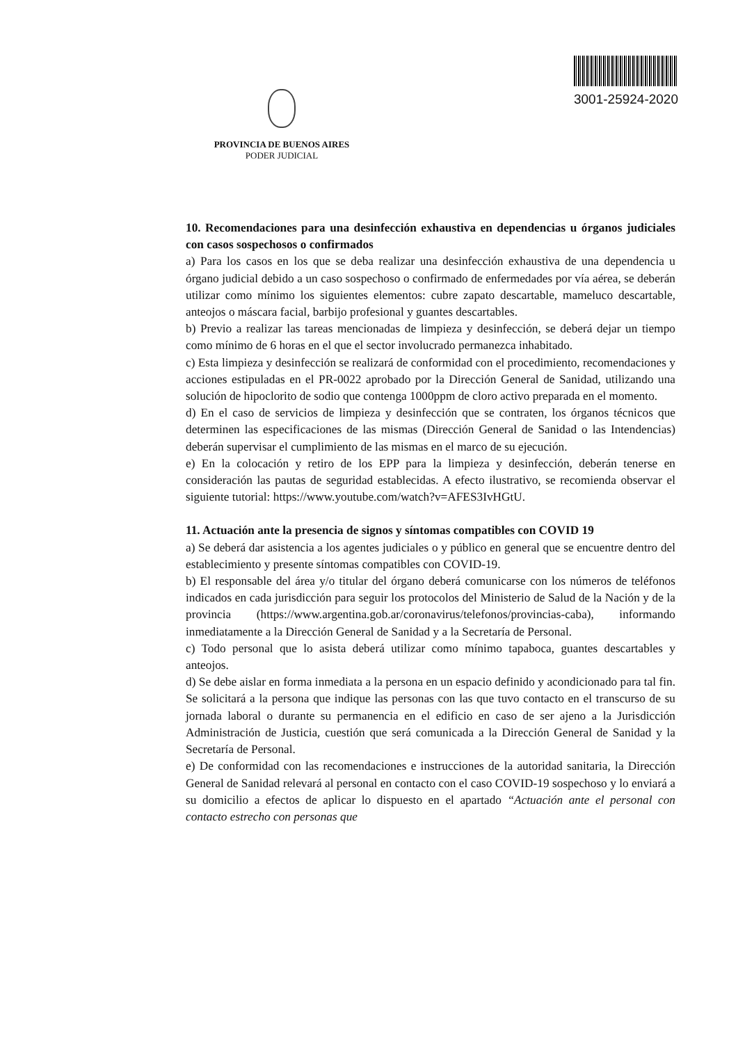3001-25924-2020
PROVINCIA DE BUENOS AIRES
PODER JUDICIAL
10. Recomendaciones para una desinfección exhaustiva en dependencias u órganos judiciales con casos sospechosos o confirmados
a) Para los casos en los que se deba realizar una desinfección exhaustiva de una dependencia u órgano judicial debido a un caso sospechoso o confirmado de enfermedades por vía aérea, se deberán utilizar como mínimo los siguientes elementos: cubre zapato descartable, mameluco descartable, anteojos o máscara facial, barbijo profesional y guantes descartables.
b) Previo a realizar las tareas mencionadas de limpieza y desinfección, se deberá dejar un tiempo como mínimo de 6 horas en el que el sector involucrado permanezca inhabitado.
c) Esta limpieza y desinfección se realizará de conformidad con el procedimiento, recomendaciones y acciones estipuladas en el PR-0022 aprobado por la Dirección General de Sanidad, utilizando una solución de hipoclorito de sodio que contenga 1000ppm de cloro activo preparada en el momento.
d) En el caso de servicios de limpieza y desinfección que se contraten, los órganos técnicos que determinen las especificaciones de las mismas (Dirección General de Sanidad o las Intendencias) deberán supervisar el cumplimiento de las mismas en el marco de su ejecución.
e) En la colocación y retiro de los EPP para la limpieza y desinfección, deberán tenerse en consideración las pautas de seguridad establecidas. A efecto ilustrativo, se recomienda observar el siguiente tutorial: https://www.youtube.com/watch?v=AFES3IvHGtU.
11. Actuación ante la presencia de signos y síntomas compatibles con COVID 19
a) Se deberá dar asistencia a los agentes judiciales o y público en general que se encuentre dentro del establecimiento y presente síntomas compatibles con COVID-19.
b) El responsable del área y/o titular del órgano deberá comunicarse con los números de teléfonos indicados en cada jurisdicción para seguir los protocolos del Ministerio de Salud de la Nación y de la provincia (https://www.argentina.gob.ar/coronavirus/telefonos/provincias-caba), informando inmediatamente a la Dirección General de Sanidad y a la Secretaría de Personal.
c) Todo personal que lo asista deberá utilizar como mínimo tapaboca, guantes descartables y anteojos.
d) Se debe aislar en forma inmediata a la persona en un espacio definido y acondicionado para tal fin. Se solicitará a la persona que indique las personas con las que tuvo contacto en el transcurso de su jornada laboral o durante su permanencia en el edificio en caso de ser ajeno a la Jurisdicción Administración de Justicia, cuestión que será comunicada a la Dirección General de Sanidad y la Secretaría de Personal.
e) De conformidad con las recomendaciones e instrucciones de la autoridad sanitaria, la Dirección General de Sanidad relevará al personal en contacto con el caso COVID-19 sospechoso y lo enviará a su domicilio a efectos de aplicar lo dispuesto en el apartado “Actuación ante el personal con contacto estrecho con personas que